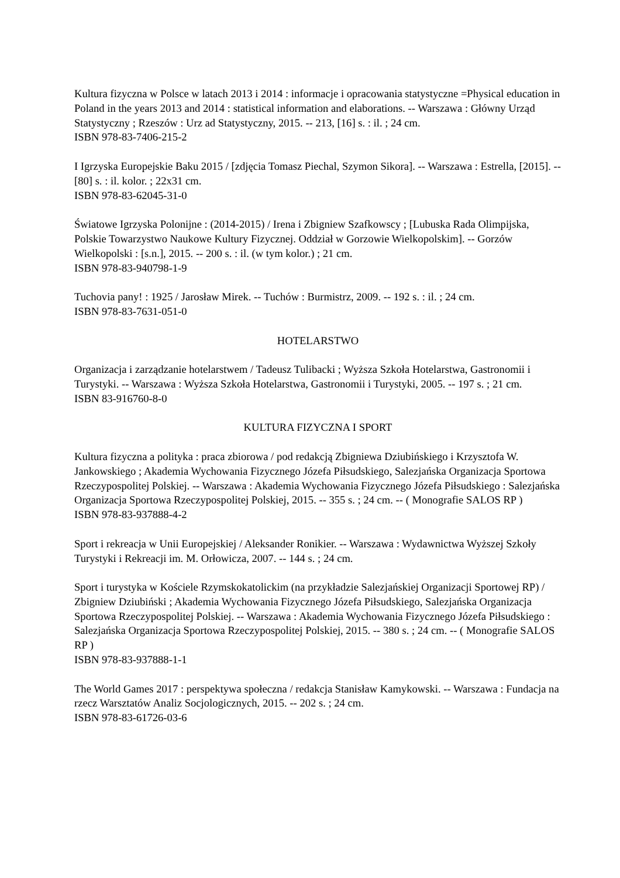Kultura fizyczna w Polsce w latach 2013 i 2014 : informacje i opracowania statystyczne =Physical education in Poland in the years 2013 and 2014 : statistical information and elaborations. -- Warszawa : Główny Urząd Statystyczny ; Rzeszów : Urz ad Statystyczny, 2015. -- 213, [16] s. : il. ; 24 cm.
ISBN 978-83-7406-215-2
I Igrzyska Europejskie Baku 2015 / [zdjęcia Tomasz Piechal, Szymon Sikora]. -- Warszawa : Estrella, [2015]. -- [80] s. : il. kolor. ; 22x31 cm.
ISBN 978-83-62045-31-0
Światowe Igrzyska Polonijne : (2014-2015) / Irena i Zbigniew Szafkowscy ; [Lubuska Rada Olimpijska, Polskie Towarzystwo Naukowe Kultury Fizycznej. Oddział w Gorzowie Wielkopolskim]. -- Gorzów Wielkopolski : [s.n.], 2015. -- 200 s. : il. (w tym kolor.) ; 21 cm.
ISBN 978-83-940798-1-9
Tuchovia pany! : 1925 / Jarosław Mirek. -- Tuchów : Burmistrz, 2009. -- 192 s. : il. ; 24 cm.
ISBN 978-83-7631-051-0
HOTELARSTWO
Organizacja i zarządzanie hotelarstwem / Tadeusz Tulibacki ; Wyższa Szkoła Hotelarstwa, Gastronomii i Turystyki. -- Warszawa : Wyższa Szkoła Hotelarstwa, Gastronomii i Turystyki, 2005. -- 197 s. ; 21 cm.
ISBN 83-916760-8-0
KULTURA FIZYCZNA I SPORT
Kultura fizyczna a polityka : praca zbiorowa / pod redakcją Zbigniewa Dziubińskiego i Krzysztofa W. Jankowskiego ; Akademia Wychowania Fizycznego Józefa Piłsudskiego, Salezjańska Organizacja Sportowa Rzeczypospolitej Polskiej. -- Warszawa : Akademia Wychowania Fizycznego Józefa Piłsudskiego : Salezjańska Organizacja Sportowa Rzeczypospolitej Polskiej, 2015. -- 355 s. ; 24 cm. -- ( Monografie SALOS RP )
ISBN 978-83-937888-4-2
Sport i rekreacja w Unii Europejskiej / Aleksander Ronikier. -- Warszawa : Wydawnictwa Wyższej Szkoły Turystyki i Rekreacji im. M. Orłowicza, 2007. -- 144 s. ; 24 cm.
Sport i turystyka w Kościele Rzymskokatolickim (na przykładzie Salezjańskiej Organizacji Sportowej RP) / Zbigniew Dziubiński ; Akademia Wychowania Fizycznego Józefa Piłsudskiego, Salezjańska Organizacja Sportowa Rzeczypospolitej Polskiej. -- Warszawa : Akademia Wychowania Fizycznego Józefa Piłsudskiego : Salezjańska Organizacja Sportowa Rzeczypospolitej Polskiej, 2015. -- 380 s. ; 24 cm. -- ( Monografie SALOS RP )
ISBN 978-83-937888-1-1
The World Games 2017 : perspektywa społeczna / redakcja Stanisław Kamykowski. -- Warszawa : Fundacja na rzecz Warsztatów Analiz Socjologicznych, 2015. -- 202 s. ; 24 cm.
ISBN 978-83-61726-03-6